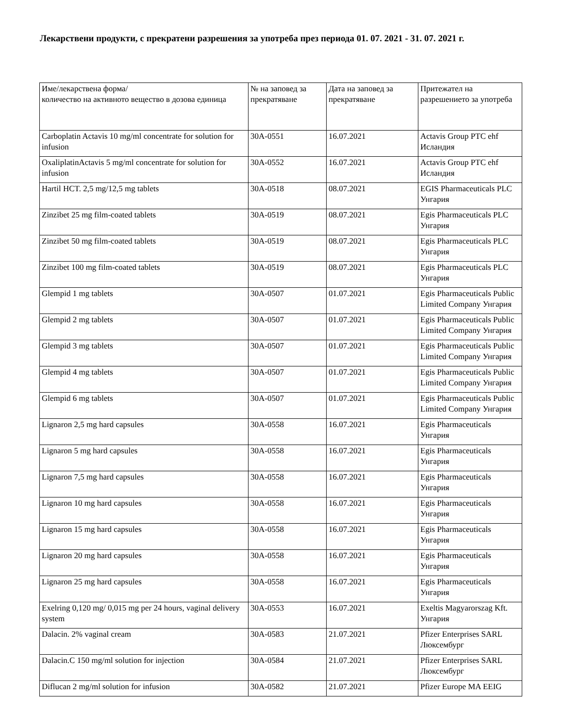Лекарствени продукти, с прекратени разрешения за употреба през периода 01. 07. 2021 - 31. 07. 2021 г.
| Име/лекарствена форма/ количество на активното вещество в дозова единица | № на заповед за прекратяване | Дата на заповед за прекратяване | Притежател на разрешението за употреба |
| Carboplatin Actavis 10 mg/ml concentrate for solution for infusion | 30A-0551 | 16.07.2021 | Actavis Group PTC ehf Исландия |
| OxaliplatinActavis 5 mg/ml concentrate for solution for infusion | 30A-0552 | 16.07.2021 | Actavis Group PTC ehf Исландия |
| Hartil HCT. 2,5 mg/12,5 mg tablets | 30A-0518 | 08.07.2021 | EGIS Pharmaceuticals PLC Унгария |
| Zinzibet 25 mg film-coated tablets | 30A-0519 | 08.07.2021 | Egis Pharmaceuticals PLC Унгария |
| Zinzibet 50 mg film-coated tablets | 30A-0519 | 08.07.2021 | Egis Pharmaceuticals PLC Унгария |
| Zinzibet 100 mg film-coated tablets | 30A-0519 | 08.07.2021 | Egis Pharmaceuticals PLC Унгария |
| Glempid 1 mg tablets | 30A-0507 | 01.07.2021 | Egis Pharmaceuticals Public Limited Company Унгария |
| Glempid 2 mg tablets | 30A-0507 | 01.07.2021 | Egis Pharmaceuticals Public Limited Company Унгария |
| Glempid 3 mg tablets | 30A-0507 | 01.07.2021 | Egis Pharmaceuticals Public Limited Company Унгария |
| Glempid 4 mg tablets | 30A-0507 | 01.07.2021 | Egis Pharmaceuticals Public Limited Company Унгария |
| Glempid 6 mg tablets | 30A-0507 | 01.07.2021 | Egis Pharmaceuticals Public Limited Company Унгария |
| Lignaron 2,5 mg hard capsules | 30A-0558 | 16.07.2021 | Egis Pharmaceuticals Унгария |
| Lignaron 5 mg hard capsules | 30A-0558 | 16.07.2021 | Egis Pharmaceuticals Унгария |
| Lignaron 7,5 mg hard capsules | 30A-0558 | 16.07.2021 | Egis Pharmaceuticals Унгария |
| Lignaron 10 mg hard capsules | 30A-0558 | 16.07.2021 | Egis Pharmaceuticals Унгария |
| Lignaron 15 mg hard capsules | 30A-0558 | 16.07.2021 | Egis Pharmaceuticals Унгария |
| Lignaron 20 mg hard capsules | 30A-0558 | 16.07.2021 | Egis Pharmaceuticals Унгария |
| Lignaron 25 mg hard capsules | 30A-0558 | 16.07.2021 | Egis Pharmaceuticals Унгария |
| Exelring 0,120 mg/ 0,015 mg per 24 hours, vaginal delivery system | 30A-0553 | 16.07.2021 | Exeltis Magyarorszag Kft. Унгария |
| Dalacin. 2% vaginal cream | 30A-0583 | 21.07.2021 | Pfizer Enterprises SARL Люксембург |
| Dalacin.C 150 mg/ml solution for injection | 30A-0584 | 21.07.2021 | Pfizer Enterprises SARL Люксембург |
| Diflucan 2 mg/ml solution for infusion | 30A-0582 | 21.07.2021 | Pfizer Europe MA EEIG |